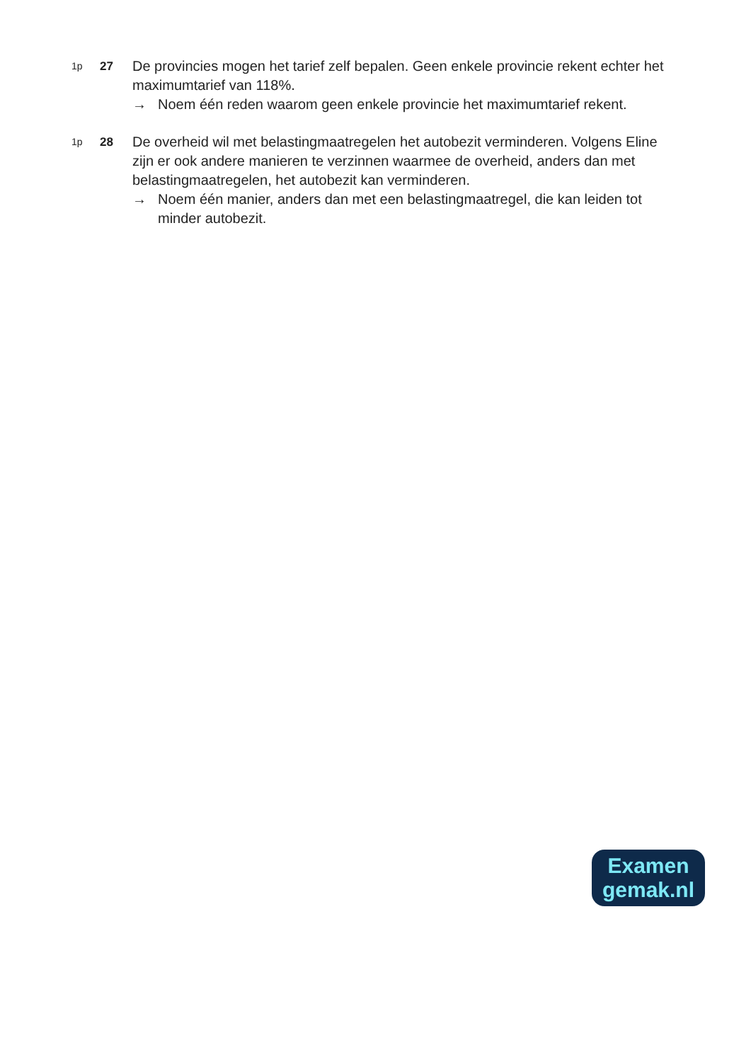1p
27
De provincies mogen het tarief zelf bepalen. Geen enkele provincie rekent echter het maximumtarief van 118%.
→ Noem één reden waarom geen enkele provincie het maximumtarief rekent.
1p
28
De overheid wil met belastingmaatregelen het autobezit verminderen. Volgens Eline zijn er ook andere manieren te verzinnen waarmee de overheid, anders dan met belastingmaatregelen, het autobezit kan verminderen.
→ Noem één manier, anders dan met een belastingmaatregel, die kan leiden tot minder autobezit.
Examen
gemak.nl